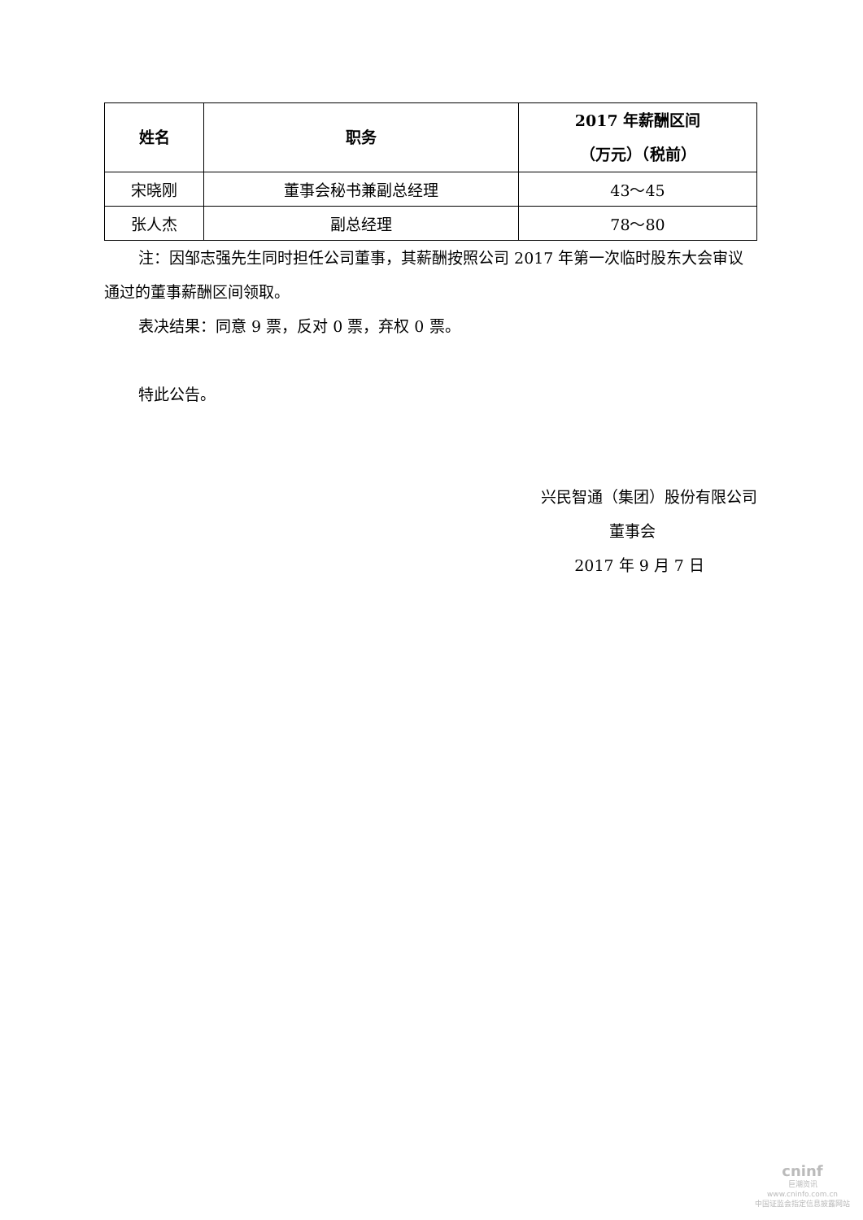| 姓名 | 职务 | 2017 年薪酬区间 （万元）（税前） |
| --- | --- | --- |
| 宋晓刚 | 董事会秘书兼副总经理 | 43～45 |
| 张人杰 | 副总经理 | 78～80 |
注：因邹志强先生同时担任公司董事，其薪酬按照公司 2017 年第一次临时股东大会审议通过的董事薪酬区间领取。
表决结果：同意 9 票，反对 0 票，弃权 0 票。
特此公告。
兴民智通（集团）股份有限公司
董事会
2017 年 9 月 7 日
cninf
巨潮资讯
www.cninfo.com.cn
中国证监会指定信息披露网站